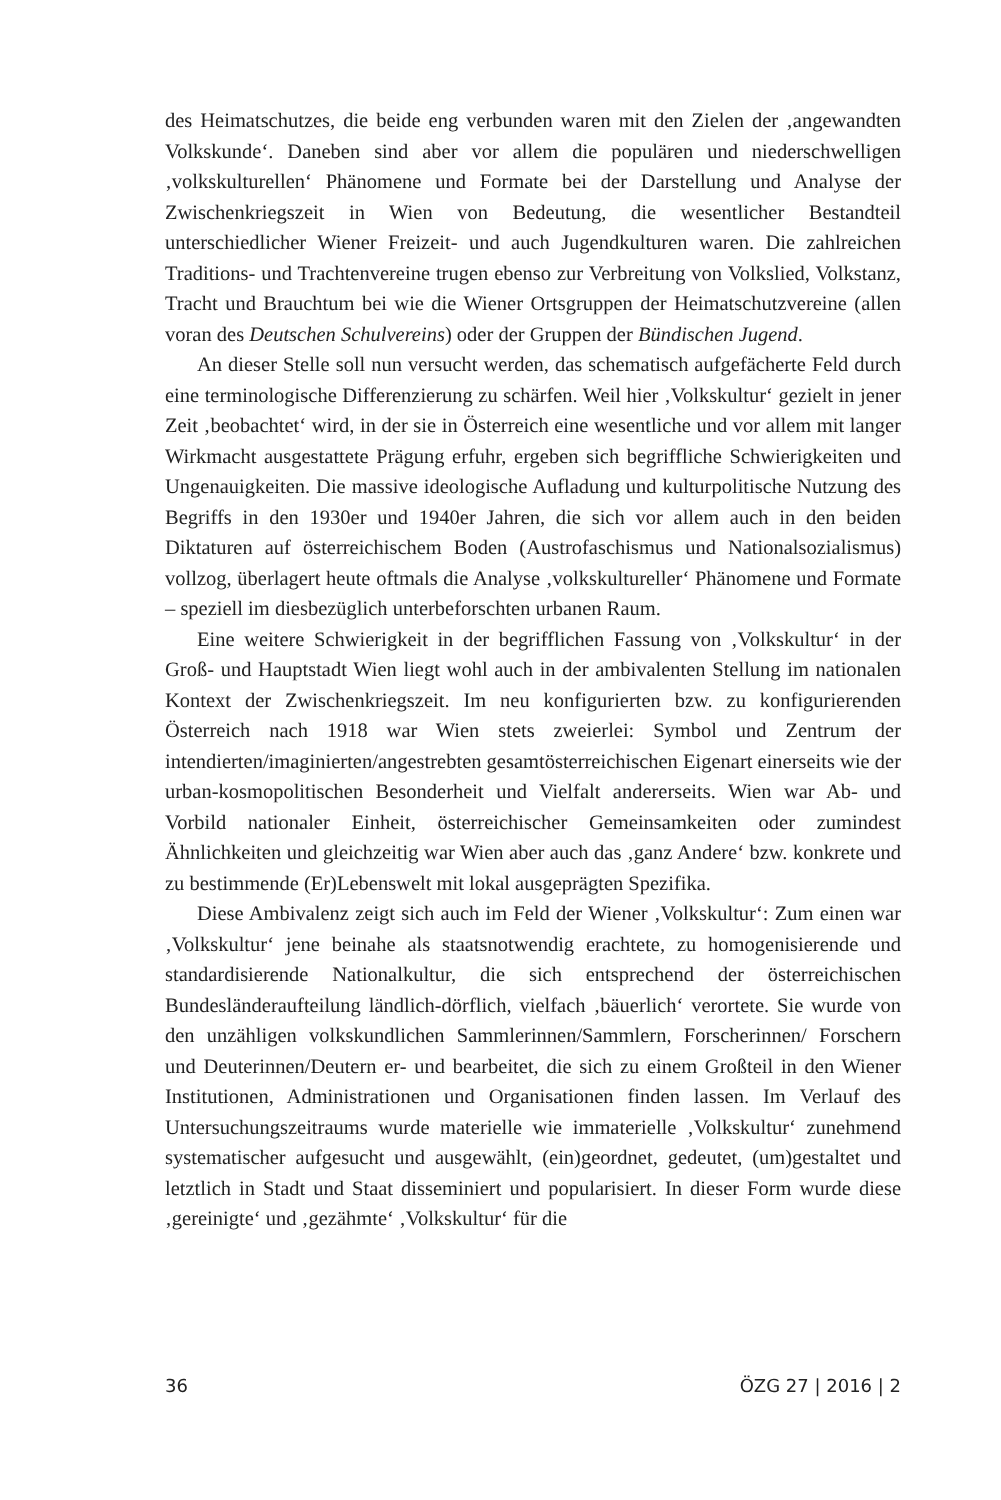des Heimatschutzes, die beide eng verbunden waren mit den Zielen der ‚angewandten Volkskunde‘. Daneben sind aber vor allem die populären und niederschwelligen ‚volkskulturellen‘ Phänomene und Formate bei der Darstellung und Analyse der Zwischenkriegszeit in Wien von Bedeutung, die wesentlicher Bestandteil unterschiedlicher Wiener Freizeit- und auch Jugendkulturen waren. Die zahlreichen Traditions- und Trachtenvereine trugen ebenso zur Verbreitung von Volkslied, Volkstanz, Tracht und Brauchtum bei wie die Wiener Ortsgruppen der Heimatschutzvereine (allen voran des Deutschen Schulvereins) oder der Gruppen der Bündischen Jugend.
An dieser Stelle soll nun versucht werden, das schematisch aufgefächerte Feld durch eine terminologische Differenzierung zu schärfen. Weil hier ‚Volkskultur‘ gezielt in jener Zeit ‚beobachtet‘ wird, in der sie in Österreich eine wesentliche und vor allem mit langer Wirkmacht ausgestattete Prägung erfuhr, ergeben sich begriffliche Schwierigkeiten und Ungenauigkeiten. Die massive ideologische Aufladung und kulturpolitische Nutzung des Begriffs in den 1930er und 1940er Jahren, die sich vor allem auch in den beiden Diktaturen auf österreichischem Boden (Austrofaschismus und Nationalsozialismus) vollzog, überlagert heute oftmals die Analyse ‚volkskultureller‘ Phänomene und Formate – speziell im diesbezüglich unterbeforschten urbanen Raum.
Eine weitere Schwierigkeit in der begrifflichen Fassung von ‚Volkskultur‘ in der Groß- und Hauptstadt Wien liegt wohl auch in der ambivalenten Stellung im nationalen Kontext der Zwischenkriegszeit. Im neu konfigurierten bzw. zu konfigurierenden Österreich nach 1918 war Wien stets zweierlei: Symbol und Zentrum der intendierten/imaginierten/angestrebten gesamtösterreichischen Eigenart einerseits wie der urban-kosmopolitischen Besonderheit und Vielfalt andererseits. Wien war Ab- und Vorbild nationaler Einheit, österreichischer Gemeinsamkeiten oder zumindest Ähnlichkeiten und gleichzeitig war Wien aber auch das ‚ganz Andere‘ bzw. konkrete und zu bestimmende (Er)Lebenswelt mit lokal ausgeprägten Spezifika.
Diese Ambivalenz zeigt sich auch im Feld der Wiener ‚Volkskultur‘: Zum einen war ‚Volkskultur‘ jene beinahe als staatsnotwendig erachtete, zu homogenisierende und standardisierende Nationalkultur, die sich entsprechend der österreichischen Bundesländeraufteilung ländlich-dörflich, vielfach ‚bäuerlich‘ verortete. Sie wurde von den unzähligen volkskundlichen Sammlerinnen/Sammlern, Forscherinnen/ Forschern und Deuterinnen/Deutern er- und bearbeitet, die sich zu einem Großteil in den Wiener Institutionen, Administrationen und Organisationen finden lassen. Im Verlauf des Untersuchungszeitraums wurde materielle wie immaterielle ‚Volkskultur‘ zunehmend systematischer aufgesucht und ausgewählt, (ein)geordnet, gedeutet, (um)gestaltet und letztlich in Stadt und Staat disseminiert und popularisiert. In dieser Form wurde diese ‚gereinigte‘ und ‚gezähmte‘ ‚Volkskultur‘ für die
36 ÖZG 27 | 2016 | 2